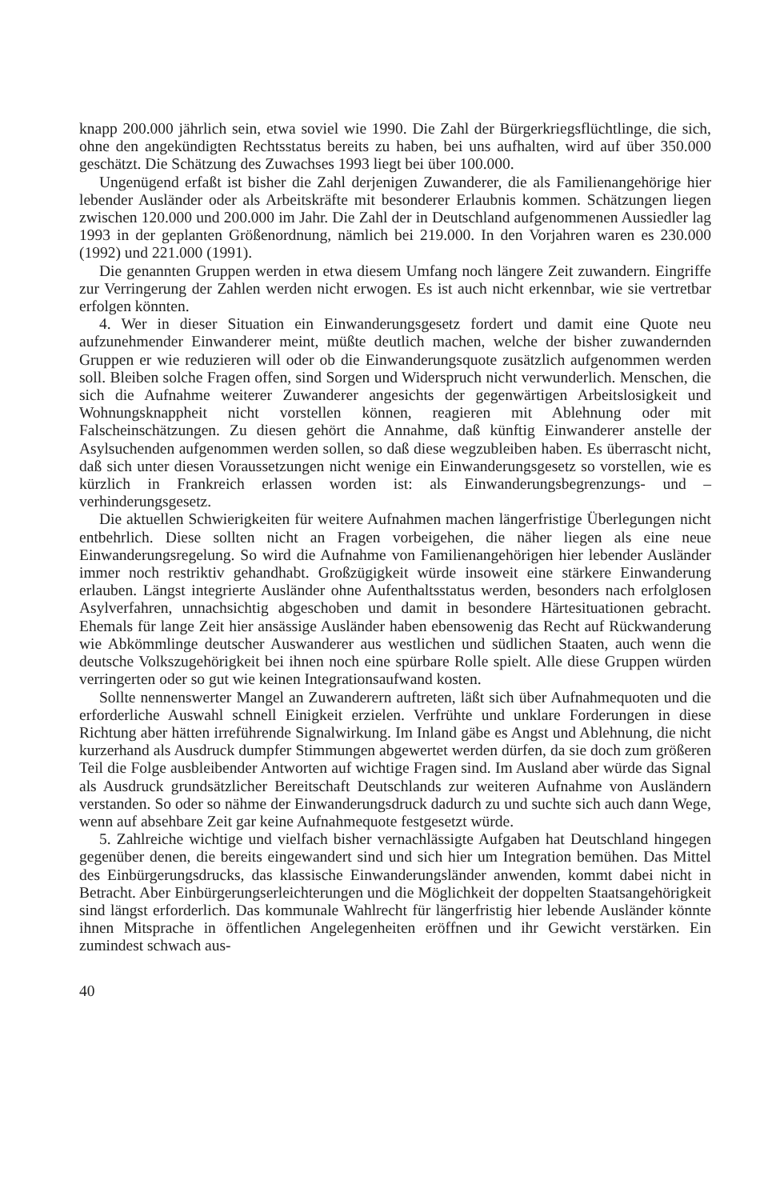knapp 200.000 jährlich sein, etwa soviel wie 1990. Die Zahl der Bürgerkriegsflüchtlinge, die sich, ohne den angekündigten Rechtsstatus bereits zu haben, bei uns aufhalten, wird auf über 350.000 geschätzt. Die Schätzung des Zuwachses 1993 liegt bei über 100.000.
Ungenügend erfaßt ist bisher die Zahl derjenigen Zuwanderer, die als Familienangehörige hier lebender Ausländer oder als Arbeitskräfte mit besonderer Erlaubnis kommen. Schätzungen liegen zwischen 120.000 und 200.000 im Jahr. Die Zahl der in Deutschland aufgenommenen Aussiedler lag 1993 in der geplanten Größenordnung, nämlich bei 219.000. In den Vorjahren waren es 230.000 (1992) und 221.000 (1991).
Die genannten Gruppen werden in etwa diesem Umfang noch längere Zeit zuwandern. Eingriffe zur Verringerung der Zahlen werden nicht erwogen. Es ist auch nicht erkennbar, wie sie vertretbar erfolgen könnten.
4. Wer in dieser Situation ein Einwanderungsgesetz fordert und damit eine Quote neu aufzunehmender Einwanderer meint, müßte deutlich machen, welche der bisher zuwandernden Gruppen er wie reduzieren will oder ob die Einwanderungsquote zusätzlich aufgenommen werden soll. Bleiben solche Fragen offen, sind Sorgen und Widerspruch nicht verwunderlich. Menschen, die sich die Aufnahme weiterer Zuwanderer angesichts der gegenwärtigen Arbeitslosigkeit und Wohnungsknappheit nicht vorstellen können, reagieren mit Ablehnung oder mit Falscheinschätzungen. Zu diesen gehört die Annahme, daß künftig Einwanderer anstelle der Asylsuchenden aufgenommen werden sollen, so daß diese wegzubleiben haben. Es überrascht nicht, daß sich unter diesen Voraussetzungen nicht wenige ein Einwanderungsgesetz so vorstellen, wie es kürzlich in Frankreich erlassen worden ist: als Einwanderungsbegrenzungs- und –verhinderungsgesetz.
Die aktuellen Schwierigkeiten für weitere Aufnahmen machen längerfristige Überlegungen nicht entbehrlich. Diese sollten nicht an Fragen vorbeigehen, die näher liegen als eine neue Einwanderungsregelung. So wird die Aufnahme von Familienangehörigen hier lebender Ausländer immer noch restriktiv gehandhabt. Großzügigkeit würde insoweit eine stärkere Einwanderung erlauben. Längst integrierte Ausländer ohne Aufenthaltsstatus werden, besonders nach erfolglosen Asylverfahren, unnachsichtig abgeschoben und damit in besondere Härtesituationen gebracht. Ehemals für lange Zeit hier ansässige Ausländer haben ebensowenig das Recht auf Rückwanderung wie Abkömmlinge deutscher Auswanderer aus westlichen und südlichen Staaten, auch wenn die deutsche Volkszugehörigkeit bei ihnen noch eine spürbare Rolle spielt. Alle diese Gruppen würden verringerten oder so gut wie keinen Integrationsaufwand kosten.
Sollte nennenswerter Mangel an Zuwanderern auftreten, läßt sich über Aufnahmequoten und die erforderliche Auswahl schnell Einigkeit erzielen. Verfrühte und unklare Forderungen in diese Richtung aber hätten irreführende Signalwirkung. Im Inland gäbe es Angst und Ablehnung, die nicht kurzerhand als Ausdruck dumpfer Stimmungen abgewertet werden dürfen, da sie doch zum größeren Teil die Folge ausbleibender Antworten auf wichtige Fragen sind. Im Ausland aber würde das Signal als Ausdruck grundsätzlicher Bereitschaft Deutschlands zur weiteren Aufnahme von Ausländern verstanden. So oder so nähme der Einwanderungsdruck dadurch zu und suchte sich auch dann Wege, wenn auf absehbare Zeit gar keine Aufnahmequote festgesetzt würde.
5. Zahlreiche wichtige und vielfach bisher vernachlässigte Aufgaben hat Deutschland hingegen gegenüber denen, die bereits eingewandert sind und sich hier um Integration bemühen. Das Mittel des Einbürgerungsdrucks, das klassische Einwanderungsländer anwenden, kommt dabei nicht in Betracht. Aber Einbürgerungserleichterungen und die Möglichkeit der doppelten Staatsangehörigkeit sind längst erforderlich. Das kommunale Wahlrecht für längerfristig hier lebende Ausländer könnte ihnen Mitsprache in öffentlichen Angelegenheiten eröffnen und ihr Gewicht verstärken. Ein zumindest schwach aus-
40